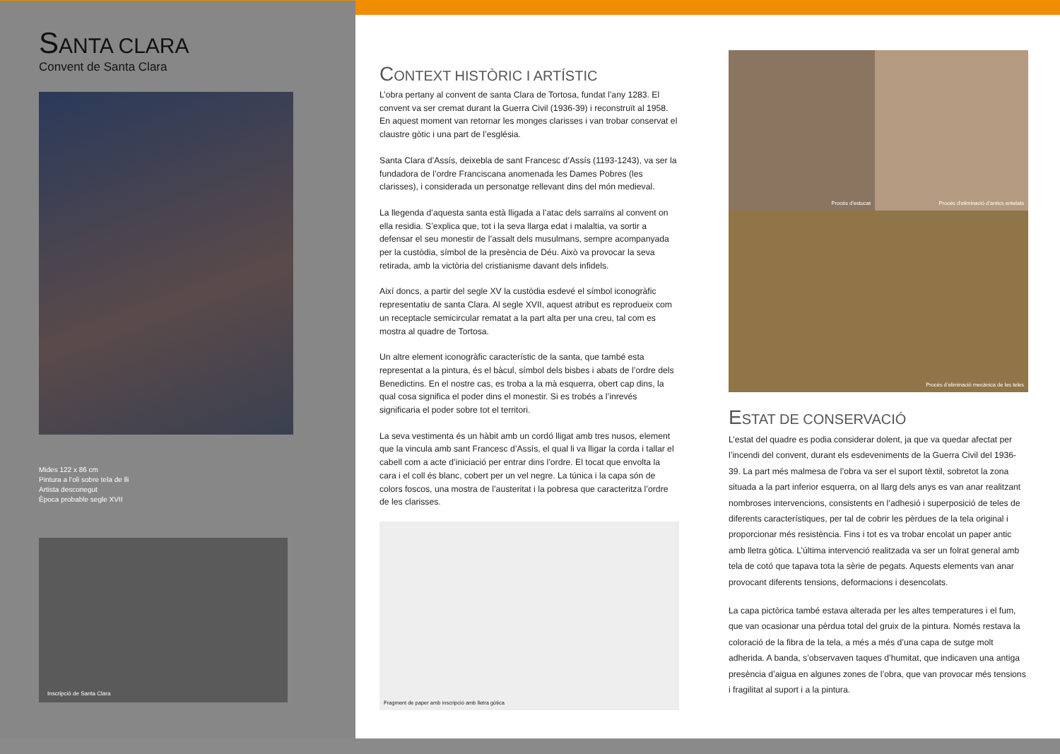SANTA CLARA
Convent de Santa Clara
Mides 122 x 86 cm
Pintura a l’oli sobre tela de lli
Artista desconegut
Època probable segle XVII
Inscripció de Santa Clara
CONTEXT HISTÒRIC I ARTÍSTIC
L’obra pertany al convent de santa Clara de Tortosa, fundat l’any 1283. El convent va ser cremat durant la Guerra Civil (1936-39) i reconstruït al 1958. En aquest moment van retornar les monges clarisses i van trobar conservat el claustre gòtic i una part de l’església.
Santa Clara d’Assís, deixebla de sant Francesc d’Assís (1193-1243), va ser la fundadora de l’ordre Franciscana anomenada les Dames Pobres (les clarisses), i considerada un personatge rellevant dins del món medieval.
La llegenda d’aquesta santa està lligada a l’atac dels sarraïns al convent on ella residia. S’explica que, tot i la seva llarga edat i malaltia, va sortir a defensar el seu monestir de l’assalt dels musulmans, sempre acompanyada per la custòdia, símbol de la presència de Déu. Això va provocar la seva retirada, amb la victòria del cristianisme davant dels infidels.
Així doncs, a partir del segle XV la custòdia esdevé el símbol iconogràfic representatiu de santa Clara. Al segle XVII, aquest atribut es reprodueix com un receptacle semicircular rematat a la part alta per una creu, tal com es mostra al quadre de Tortosa.
Un altre element iconogràfic característic de la santa, que també esta representat a la pintura, és el bàcul, símbol dels bisbes i abats de l’ordre dels Benedictins. En el nostre cas, es troba a la mà esquerra, obert cap dins, la qual cosa significa el poder dins el monestir. Si es trobés a l’inrevés significaria el poder sobre tot el territori.
La seva vestimenta és un hàbit amb un cordó lligat amb tres nusos, element que la vincula amb sant Francesc d’Assís, el qual li va lligar la corda i tallar el cabell com a acte d’iniciació per entrar dins l’ordre. El tocat que envolta la cara i el coll és blanc, cobert per un vel negre. La túnica i la capa són de colors foscos, una mostra de l’austeritat i la pobresa que caracteritza l’ordre de les clarisses.
Fragment de paper amb inscripció amb lletra gòtica
Procés d’estucat Procés d’eliminació d’antics entelats
Procés d’eliminació mecànica de les teles
ESTAT DE CONSERVACIÓ
L’estat del quadre es podia considerar dolent, ja que va quedar afectat per l’incendi del convent, durant els esdeveniments de la Guerra Civil del 1936-39. La part més malmesa de l’obra va ser el suport tèxtil, sobretot la zona situada a la part inferior esquerra, on al llarg dels anys es van anar realitzant nombroses intervencions, consistents en l’adhesió i superposició de teles de diferents característiques, per tal de cobrir les pèrdues de la tela original i proporcionar més resistència. Fins i tot es va trobar encolat un paper antic amb lletra gòtica. L’última intervenció realitzada va ser un folrat general amb tela de cotó que tapava tota la sèrie de pegats. Aquests elements van anar provocant diferents tensions, deformacions i desencolats.
La capa pictòrica també estava alterada per les altes temperatures i el fum, que van ocasionar una pèrdua total del gruix de la pintura. Només restava la coloració de la fibra de la tela, a més a més d’una capa de sutge molt adherida. A banda, s’observaven taques d’humitat, que indicaven una antiga presència d’aigua en algunes zones de l’obra, que van provocar més tensions i fragilitat al suport i a la pintura.